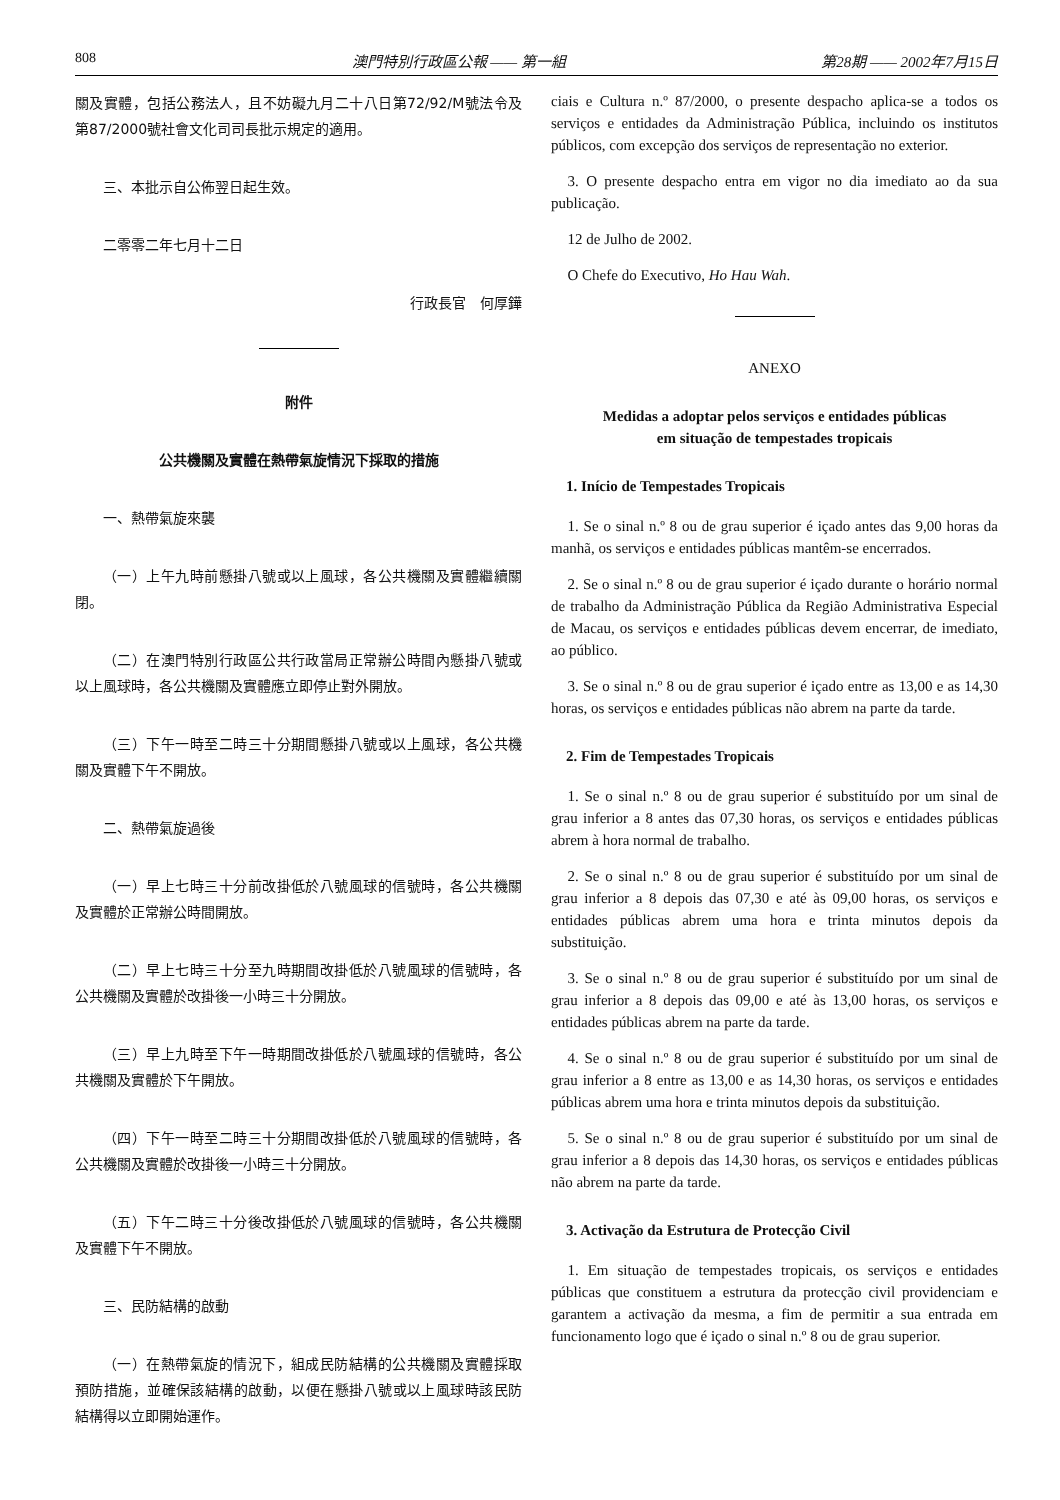808 澳門特別行政區公報 —— 第一組 第28期 —— 2002年7月15日
關及實體，包括公務法人，且不妨礙九月二十八日第72/92/M號法令及第87/2000號社會文化司司長批示規定的適用。
三、本批示自公佈翌日起生效。
二零零二年七月十二日
行政長官　何厚鏵
附件
公共機關及實體在熱帶氣旋情況下採取的措施
一、熱帶氣旋來襲
（一）上午九時前懸掛八號或以上風球，各公共機關及實體繼續關閉。
（二）在澳門特別行政區公共行政當局正常辦公時間內懸掛八號或以上風球時，各公共機關及實體應立即停止對外開放。
（三）下午一時至二時三十分期間懸掛八號或以上風球，各公共機關及實體下午不開放。
二、熱帶氣旋過後
（一）早上七時三十分前改掛低於八號風球的信號時，各公共機關及實體於正常辦公時間開放。
（二）早上七時三十分至九時期間改掛低於八號風球的信號時，各公共機關及實體於改掛後一小時三十分開放。
（三）早上九時至下午一時期間改掛低於八號風球的信號時，各公共機關及實體於下午開放。
（四）下午一時至二時三十分期間改掛低於八號風球的信號時，各公共機關及實體於改掛後一小時三十分開放。
（五）下午二時三十分後改掛低於八號風球的信號時，各公共機關及實體下午不開放。
三、民防結構的啟動
（一）在熱帶氣旋的情況下，組成民防結構的公共機關及實體採取預防措施，並確保該結構的啟動，以便在懸掛八號或以上風球時該民防結構得以立即開始運作。
ciais e Cultura n.º 87/2000, o presente despacho aplica-se a todos os serviços e entidades da Administração Pública, incluindo os institutos públicos, com excepção dos serviços de representação no exterior.
3. O presente despacho entra em vigor no dia imediato ao da sua publicação.
12 de Julho de 2002.
O Chefe do Executivo, Ho Hau Wah.
ANEXO
Medidas a adoptar pelos serviços e entidades públicas
em situação de tempestades tropicais
1. Início de Tempestades Tropicais
1. Se o sinal n.º 8 ou de grau superior é içado antes das 9,00 horas da manhã, os serviços e entidades públicas mantêm-se encerrados.
2. Se o sinal n.º 8 ou de grau superior é içado durante o horário normal de trabalho da Administração Pública da Região Administrativa Especial de Macau, os serviços e entidades públicas devem encerrar, de imediato, ao público.
3. Se o sinal n.º 8 ou de grau superior é içado entre as 13,00 e as 14,30 horas, os serviços e entidades públicas não abrem na parte da tarde.
2. Fim de Tempestades Tropicais
1. Se o sinal n.º 8 ou de grau superior é substituído por um sinal de grau inferior a 8 antes das 07,30 horas, os serviços e entidades públicas abrem à hora normal de trabalho.
2. Se o sinal n.º 8 ou de grau superior é substituído por um sinal de grau inferior a 8 depois das 07,30 e até às 09,00 horas, os serviços e entidades públicas abrem uma hora e trinta minutos depois da substituição.
3. Se o sinal n.º 8 ou de grau superior é substituído por um sinal de grau inferior a 8 depois das 09,00 e até às 13,00 horas, os serviços e entidades públicas abrem na parte da tarde.
4. Se o sinal n.º 8 ou de grau superior é substituído por um sinal de grau inferior a 8 entre as 13,00 e as 14,30 horas, os serviços e entidades públicas abrem uma hora e trinta minutos depois da substituição.
5. Se o sinal n.º 8 ou de grau superior é substituído por um sinal de grau inferior a 8 depois das 14,30 horas, os serviços e entidades públicas não abrem na parte da tarde.
3. Activação da Estrutura de Protecção Civil
1. Em situação de tempestades tropicais, os serviços e entidades públicas que constituem a estrutura da protecção civil providenciam e garantem a activação da mesma, a fim de permitir a sua entrada em funcionamento logo que é içado o sinal n.º 8 ou de grau superior.